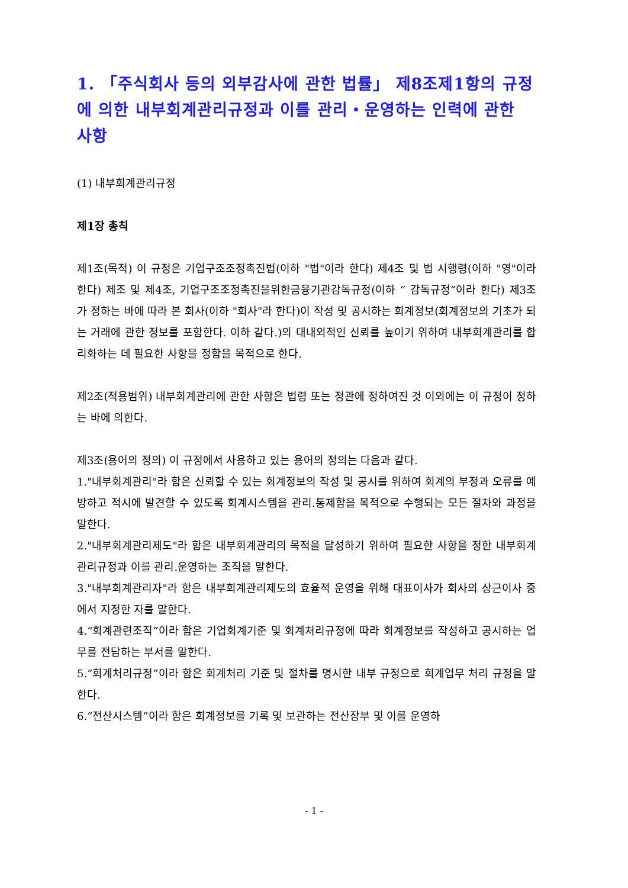1. 「주식회사 등의 외부감사에 관한 법률」 제8조제1항의 규정에 의한 내부회계관리규정과 이를 관리・운영하는 인력에 관한 사항
(1) 내부회계관리규정
제1장 총칙
제1조(목적) 이 규정은 기업구조조정촉진법(이하 "법"이라 한다) 제4조 및 법 시행령(이하 "영"이라 한다) 제조 및 제4조, 기업구조조정촉진을위한금융기관감독규정(이하 “ 감독규정”이라 한다) 제3조가 정하는 바에 따라 본 회사(이하 "회사"라 한다)이 작성 및 공시하는 회계정보(회계정보의 기초가 되는 거래에 관한 정보를 포함한다. 이하 같다.)의 대내외적인 신뢰를 높이기 위하여 내부회계관리를 합리화하는 데 필요한 사항을 정함을 목적으로 한다.
제2조(적용범위) 내부회계관리에 관한 사항은 법령 또는 정관에 정하여진 것 이외에는 이 규정이 정하는 바에 의한다.
제3조(용어의 정의) 이 규정에서 사용하고 있는 용어의 정의는 다음과 같다.
1."내부회계관리"라 함은 신뢰할 수 있는 회계정보의 작성 및 공시를 위하여 회계의 부정과 오류를 예방하고 적시에 발견할 수 있도록 회계시스템을 관리.통제함을 목적으로 수행되는 모든 절차와 과정을 말한다.
2."내부회계관리제도"라 함은 내부회계관리의 목적을 달성하기 위하여 필요한 사항을 정한 내부회계관리규정과 이를 관리.운영하는 조직을 말한다.
3."내부회계관리자"라 함은 내부회계관리제도의 효율적 운영을 위해 대표이사가 회사의 상근이사 중에서 지정한 자를 말한다.
4.”회계관련조직”이라 함은 기업회계기준 및 회계처리규정에 따라 회계정보를 작성하고 공시하는 업무를 전담하는 부서를 말한다.
5.”회계처리규정”이라 함은 회계처리 기준 및 절차를 명시한 내부 규정으로 회계업무 처리 규정을 말한다.
6.”전산시스템”이라 함은 회계정보를 기록 및 보관하는 전산장부 및 이를 운영하
- 1 -